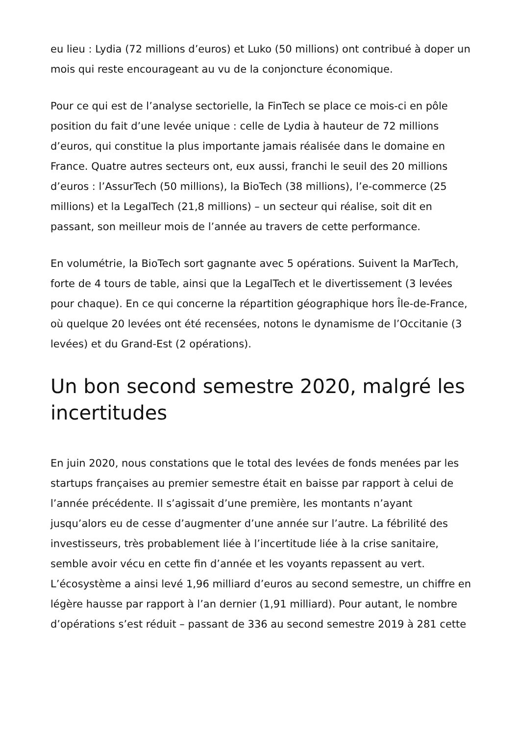eu lieu : Lydia (72 millions d’euros) et Luko (50 millions) ont contribué à doper un mois qui reste encourageant au vu de la conjoncture économique.
Pour ce qui est de l’analyse sectorielle, la FinTech se place ce mois-ci en pôle position du fait d’une levée unique : celle de Lydia à hauteur de 72 millions d’euros, qui constitue la plus importante jamais réalisée dans le domaine en France. Quatre autres secteurs ont, eux aussi, franchi le seuil des 20 millions d’euros : l’AssurTech (50 millions), la BioTech (38 millions), l’e-commerce (25 millions) et la LegalTech (21,8 millions) – un secteur qui réalise, soit dit en passant, son meilleur mois de l’année au travers de cette performance.
En volumétrie, la BioTech sort gagnante avec 5 opérations. Suivent la MarTech, forte de 4 tours de table, ainsi que la LegalTech et le divertissement (3 levées pour chaque). En ce qui concerne la répartition géographique hors Île-de-France, où quelque 20 levées ont été recensées, notons le dynamisme de l’Occitanie (3 levées) et du Grand-Est (2 opérations).
Un bon second semestre 2020, malgré les incertitudes
En juin 2020, nous constations que le total des levées de fonds menées par les startups françaises au premier semestre était en baisse par rapport à celui de l’année précédente. Il s’agissait d’une première, les montants n’ayant jusqu’alors eu de cesse d’augmenter d’une année sur l’autre. La fébrilité des investisseurs, très probablement liée à l’incertitude liée à la crise sanitaire, semble avoir vécu en cette fin d’année et les voyants repassent au vert. L’écosystème a ainsi levé 1,96 milliard d’euros au second semestre, un chiffre en légère hausse par rapport à l’an dernier (1,91 milliard). Pour autant, le nombre d’opérations s’est réduit – passant de 336 au second semestre 2019 à 281 cette